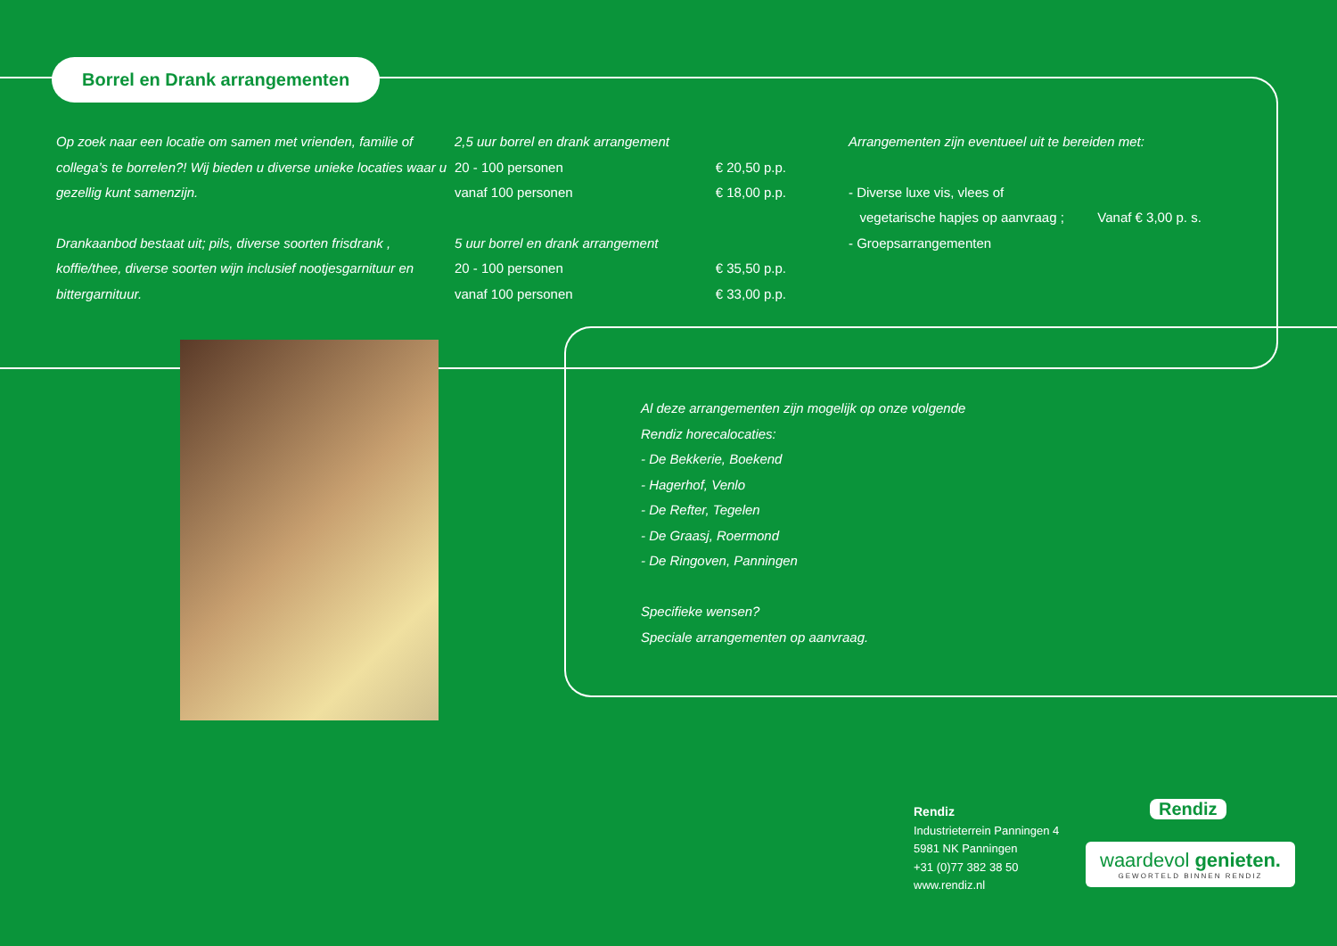Borrel en Drank arrangementen
Op zoek naar een locatie om samen met vrienden, familie of collega’s te borrelen?! Wij bieden u diverse unieke locaties waar u gezellig kunt samenzijn.
Drankaanbod bestaat uit; pils, diverse soorten frisdrank , koffie/thee, diverse soorten wijn inclusief nootjesgarnituur en bittergarnituur.
2,5 uur borrel en drank arrangement
20 - 100 personen € 20,50 p.p.
vanaf 100 personen € 18,00 p.p.
5 uur borrel en drank arrangement
20 - 100 personen € 35,50 p.p.
vanaf 100 personen € 33,00 p.p.
Arrangementen zijn eventueel uit te bereiden met:
- Diverse luxe vis, vlees of
vegetarische hapjes op aanvraag ; Vanaf € 3,00 p. s.
- Groepsarrangementen
Al deze arrangementen zijn mogelijk op onze volgende
Rendiz horecalocaties:
- De Bekkerie, Boekend
- Hagerhof, Venlo
- De Refter, Tegelen
- De Graasj, Roermond
- De Ringoven, Panningen
Specifieke wensen?
Speciale arrangementen op aanvraag.
Rendiz
Industrieterrein Panningen 4
5981 NK Panningen
+31 (0)77 382 38 50
www.rendiz.nl
Rendiz
waardevol genieten.
GEWORTELD BINNEN RENDIZ